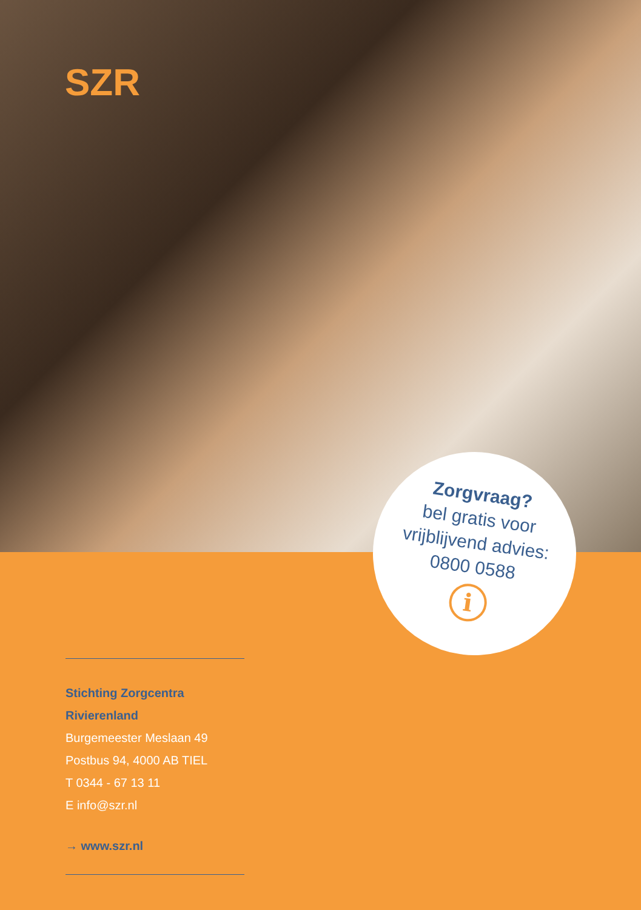SZR
Zorgvraag?
bel gratis voor
vrijblijvend advies:
0800 0588
i
Stichting Zorgcentra Rivierenland
Burgemeester Meslaan 49
Postbus 94, 4000 AB TIEL
T 0344 - 67 13 11
E info@szr.nl
→ www.szr.nl